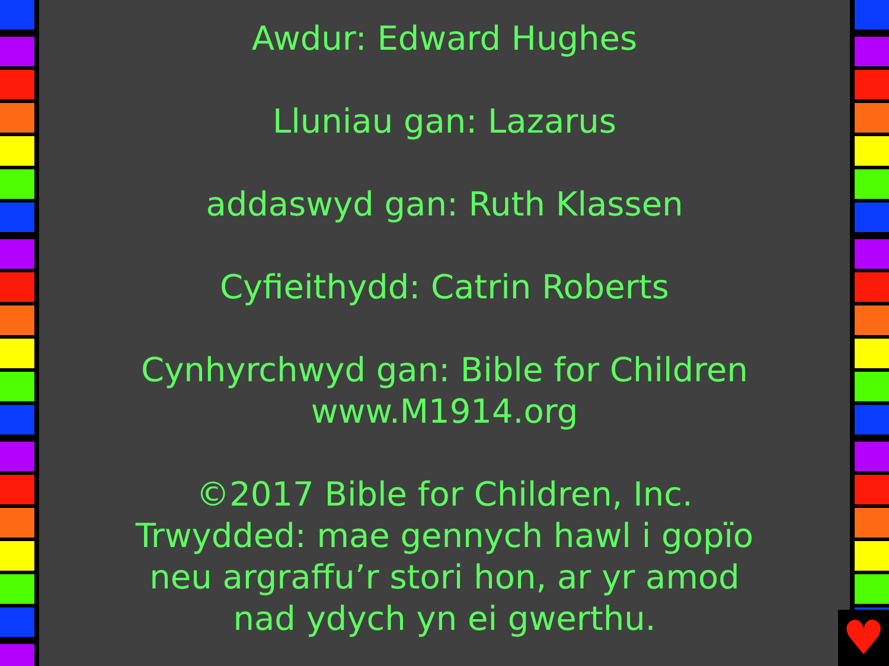Awdur: Edward Hughes
Lluniau gan: Lazarus
addaswyd gan: Ruth Klassen
Cyfieithydd: Catrin Roberts
Cynhyrchwyd gan: Bible for Children
www.M1914.org
©2017 Bible for Children, Inc.
Trwydded: mae gennych hawl i gopïo
neu argraffu’r stori hon, ar yr amod
nad ydych yn ei gwerthu.
♥